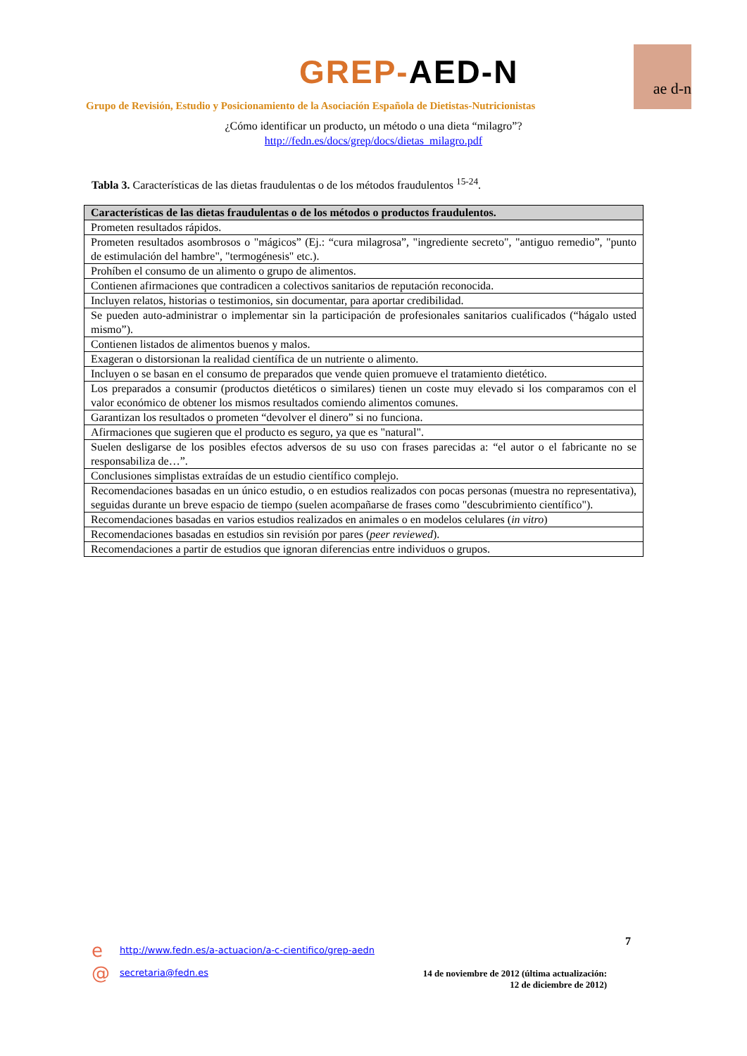GREP-AED-N ae d-n
Grupo de Revisión, Estudio y Posicionamiento de la Asociación Española de Dietistas-Nutricionistas
¿Cómo identificar un producto, un método o una dieta “milagro”?
http://fedn.es/docs/grep/docs/dietas_milagro.pdf
Tabla 3. Características de las dietas fraudulentas o de los métodos fraudulentos <sup>15-24</sup>.
| Características de las dietas fraudulentas o de los métodos o productos fraudulentos. |
| --- |
| Prometen resultados rápidos. |
| Prometen resultados asombrosos o "mágicos” (Ej.: “cura milagrosa”, "ingrediente secreto", "antiguo remedio”, "punto de estimulación del hambre", "termogénesis" etc.). |
| Prohíben el consumo de un alimento o grupo de alimentos. |
| Contienen afirmaciones que contradicen a colectivos sanitarios de reputación reconocida. |
| Incluyen relatos, historias o testimonios, sin documentar, para aportar credibilidad. |
| Se pueden auto-administrar o implementar sin la participación de profesionales sanitarios cualificados (“hágalo usted mismo”). |
| Contienen listados de alimentos buenos y malos. |
| Exageran o distorsionan la realidad científica de un nutriente o alimento. |
| Incluyen o se basan en el consumo de preparados que vende quien promueve el tratamiento dietético. |
| Los preparados a consumir (productos dietéticos o similares) tienen un coste muy elevado si los comparamos con el valor económico de obtener los mismos resultados comiendo alimentos comunes. |
| Garantizan los resultados o prometen “devolver el dinero” si no funciona. |
| Afirmaciones que sugieren que el producto es seguro, ya que es "natural". |
| Suelen desligarse de los posibles efectos adversos de su uso con frases parecidas a: “el autor o el fabricante no se responsabiliza de…”. |
| Conclusiones simplistas extraídas de un estudio científico complejo. |
| Recomendaciones basadas en un único estudio, o en estudios realizados con pocas personas (muestra no representativa), seguidas durante un breve espacio de tiempo (suelen acompañarse de frases como "descubrimiento científico"). |
| Recomendaciones basadas en varios estudios realizados en animales o en modelos celulares ( in vitro ) |
| Recomendaciones basadas en estudios sin revisión por pares ( peer reviewed ). |
| Recomendaciones a partir de estudios que ignoran diferencias entre individuos o grupos. |
e
http://www.fedn.es/a-actuacion/a-c-cientifico/grep-aedn
7
@ secretaria@fedn.es
14 de noviembre de 2012 (última actualización: 12 de diciembre de 2012)